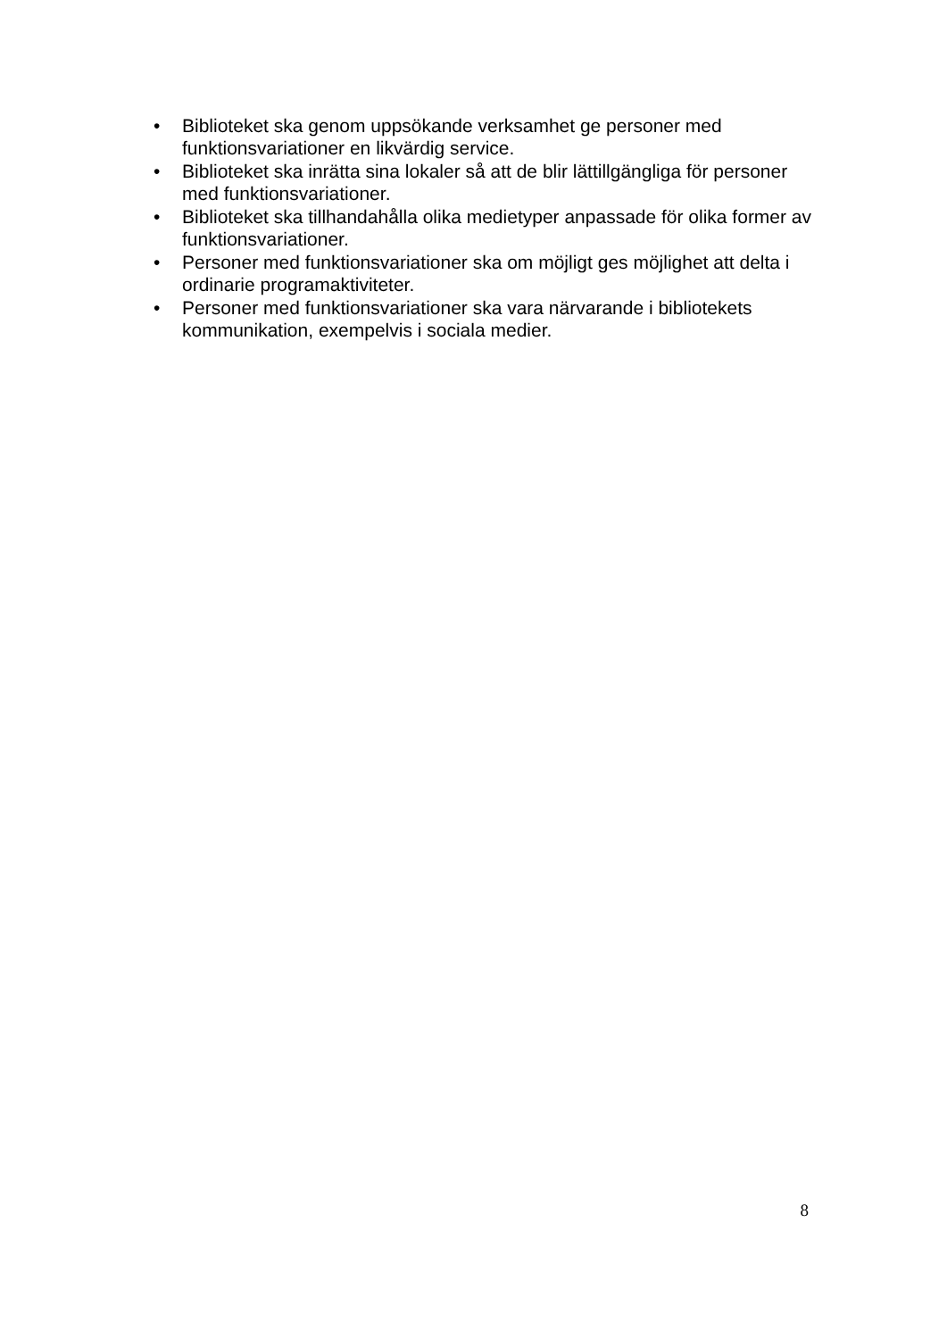• Biblioteket ska genom uppsökande verksamhet ge personer med funktionsvariationer en likvärdig service.
• Biblioteket ska inrätta sina lokaler så att de blir lättillgängliga för personer med funktionsvariationer.
• Biblioteket ska tillhandahålla olika medietyper anpassade för olika former av funktionsvariationer.
• Personer med funktionsvariationer ska om möjligt ges möjlighet att delta i ordinarie programaktiviteter.
• Personer med funktionsvariationer ska vara närvarande i bibliotekets kommunikation, exempelvis i sociala medier.
8